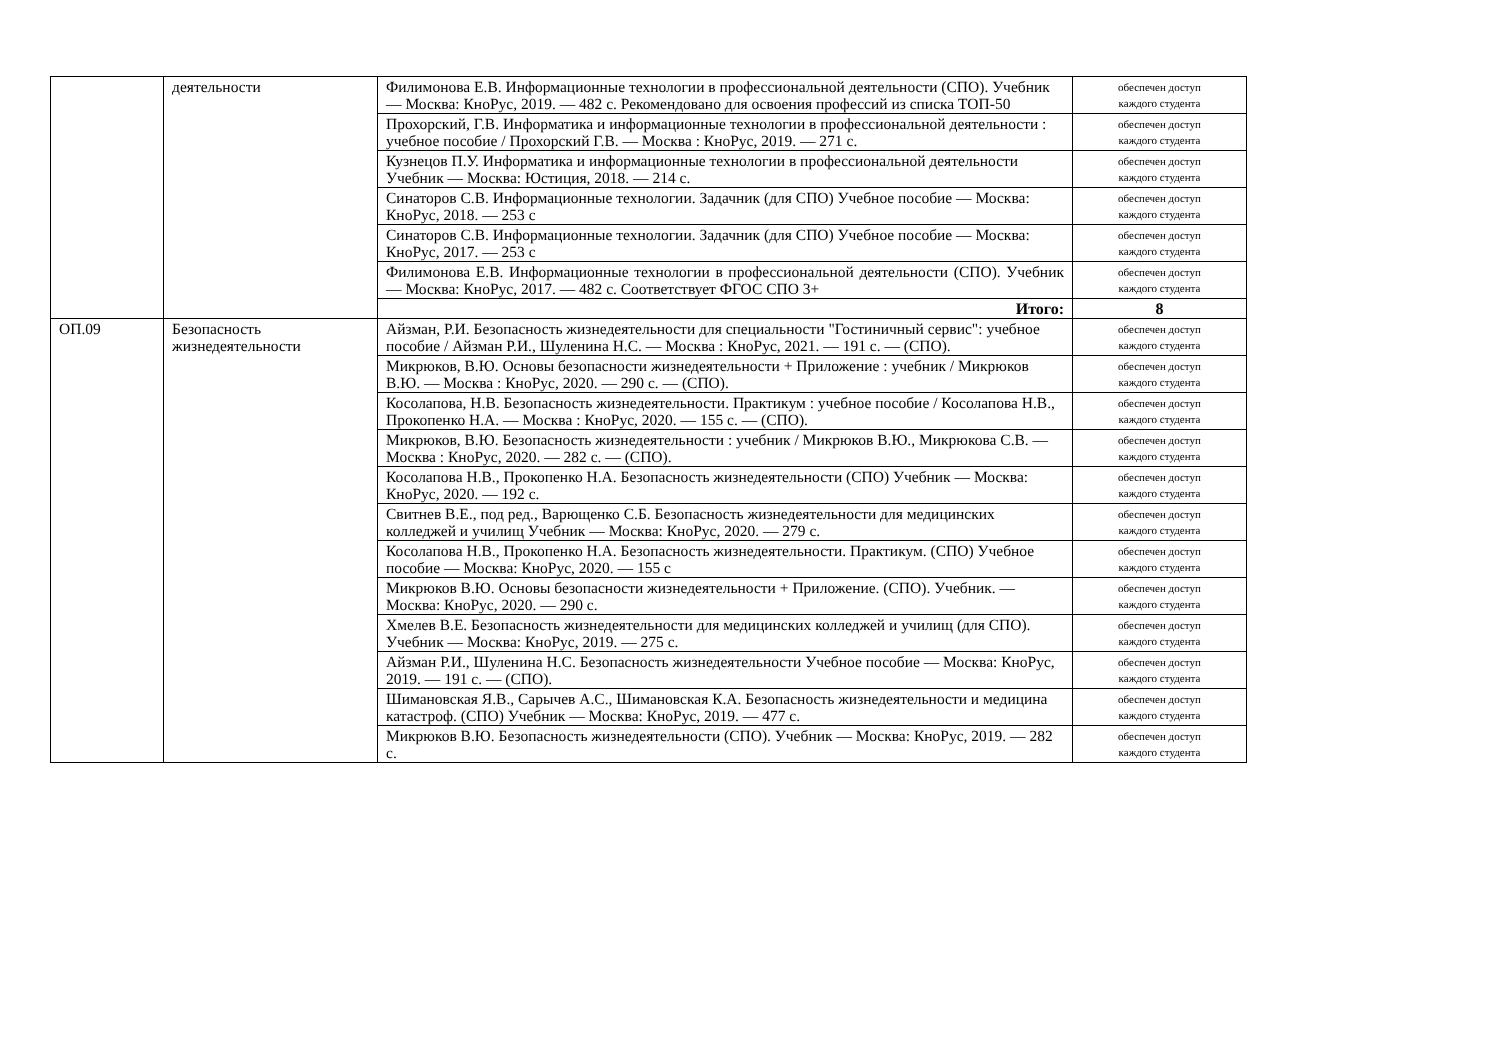| | деятельности | Филимонова Е.В. Информационные технологии в профессиональной деятельности (СПО). Учебник — Москва: КноРус, 2019. — 482 с. Рекомендовано для освоения профессий из списка ТОП-50 | обеспечен доступ каждого студента |
| | | Прохорский, Г.В. Информатика и информационные технологии в профессиональной деятельности : учебное пособие / Прохорский Г.В. — Москва : КноРус, 2019. — 271 с. | обеспечен доступ каждого студента |
| | | Кузнецов П.У. Информатика и информационные технологии в профессиональной деятельности Учебник — Москва: Юстиция, 2018. — 214 с. | обеспечен доступ каждого студента |
| | | Синаторов С.В. Информационные технологии. Задачник (для СПО) Учебное пособие — Москва: КноРус, 2018. — 253 с | обеспечен доступ каждого студента |
| | | Синаторов С.В. Информационные технологии. Задачник (для СПО) Учебное пособие — Москва: КноРус, 2017. — 253 с | обеспечен доступ каждого студента |
| | | Филимонова Е.В. Информационные технологии в профессиональной деятельности (СПО). Учебник — Москва: КноРус, 2017. — 482 с. Соответствует ФГОС СПО 3+ | обеспечен доступ каждого студента |
| | | Итого: | 8 |
| ОП.09 | Безопасность жизнедеятельности | Айзман, Р.И. Безопасность жизнедеятельности для специальности "Гостиничный сервис": учебное пособие / Айзман Р.И., Шуленина Н.С. — Москва : КноРус, 2021. — 191 с. — (СПО). | обеспечен доступ каждого студента |
| | | Микрюков, В.Ю. Основы безопасности жизнедеятельности + Приложение : учебник / Микрюков В.Ю. — Москва : КноРус, 2020. — 290 с. — (СПО). | обеспечен доступ каждого студента |
| | | Косолапова, Н.В. Безопасность жизнедеятельности. Практикум : учебное пособие / Косолапова Н.В., Прокопенко Н.А. — Москва : КноРус, 2020. — 155 с. — (СПО). | обеспечен доступ каждого студента |
| | | Микрюков, В.Ю. Безопасность жизнедеятельности : учебник / Микрюков В.Ю., Микрюкова С.В. — Москва : КноРус, 2020. — 282 с. — (СПО). | обеспечен доступ каждого студента |
| | | Косолапова Н.В., Прокопенко Н.А. Безопасность жизнедеятельности (СПО) Учебник — Москва: КноРус, 2020. — 192 с. | обеспечен доступ каждого студента |
| | | Свитнев В.Е., под ред., Варющенко С.Б. Безопасность жизнедеятельности для медицинских колледжей и училищ Учебник — Москва: КноРус, 2020. — 279 с. | обеспечен доступ каждого студента |
| | | Косолапова Н.В., Прокопенко Н.А. Безопасность жизнедеятельности. Практикум. (СПО) Учебное пособие — Москва: КноРус, 2020. — 155 с | обеспечен доступ каждого студента |
| | | Микрюков В.Ю. Основы безопасности жизнедеятельности + Приложение. (СПО). Учебник. — Москва: КноРус, 2020. — 290 с. | обеспечен доступ каждого студента |
| | | Хмелев В.Е. Безопасность жизнедеятельности для медицинских колледжей и училищ (для СПО). Учебник — Москва: КноРус, 2019. — 275 с. | обеспечен доступ каждого студента |
| | | Айзман Р.И., Шуленина Н.С. Безопасность жизнедеятельности Учебное пособие — Москва: КноРус, 2019. — 191 с. — (СПО). | обеспечен доступ каждого студента |
| | | Шимановская Я.В., Сарычев А.С., Шимановская К.А. Безопасность жизнедеятельности и медицина катастроф. (СПО) Учебник — Москва: КноРус, 2019. — 477 с. | обеспечен доступ каждого студента |
| | | Микрюков В.Ю. Безопасность жизнедеятельности (СПО). Учебник — Москва: КноРус, 2019. — 282 с. | обеспечен доступ каждого студента |